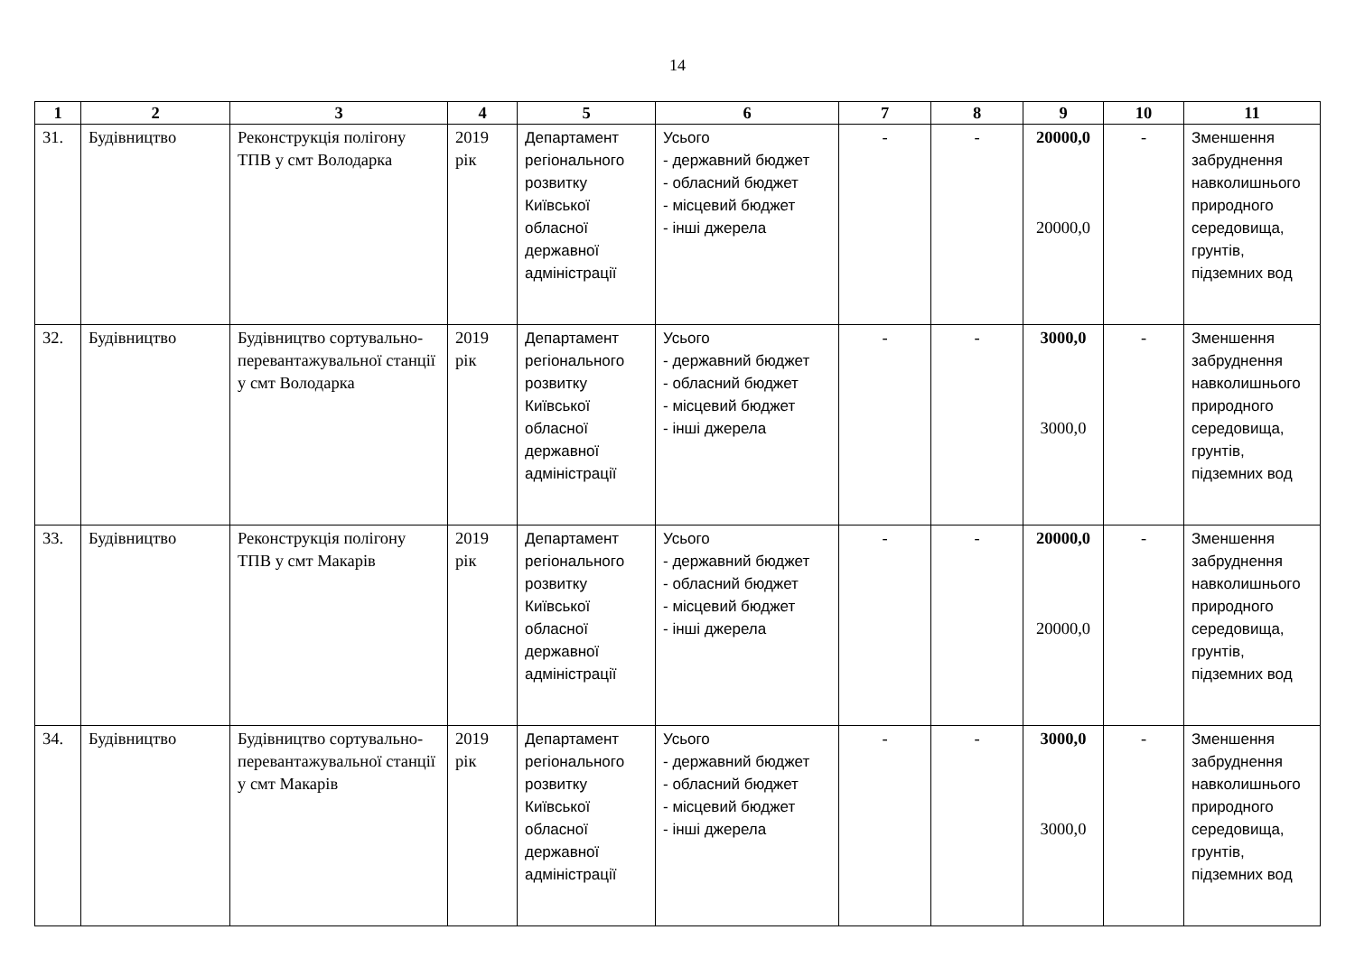14
| 1 | 2 | 3 | 4 | 5 | 6 | 7 | 8 | 9 | 10 | 11 |
| --- | --- | --- | --- | --- | --- | --- | --- | --- | --- | --- |
| 31. | Будівництво | Реконструкція полігону ТПВ у смт Володарка | 2019 рік | Департамент регіонального розвитку Київської обласної державної адміністрації | Усього - державний бюджет - обласний бюджет - місцевий бюджет - інші джерела | - | - | 20000,0 20000,0 | - | Зменшення забруднення навколишнього природного середовища, грунтів, підземних вод |
| 32. | Будівництво | Будівництво сортувально-перевантажувальної станції у смт Володарка | 2019 рік | Департамент регіонального розвитку Київської обласної державної адміністрації | Усього - державний бюджет - обласний бюджет - місцевий бюджет - інші джерела | - | - | 3000,0 3000,0 | - | Зменшення забруднення навколишнього природного середовища, грунтів, підземних вод |
| 33. | Будівництво | Реконструкція полігону ТПВ у смт Макарів | 2019 рік | Департамент регіонального розвитку Київської обласної державної адміністрації | Усього - державний бюджет - обласний бюджет - місцевий бюджет - інші джерела | - | - | 20000,0 20000,0 | - | Зменшення забруднення навколишнього природного середовища, грунтів, підземних вод |
| 34. | Будівництво | Будівництво сортувально-перевантажувальної станції у смт Макарів | 2019 рік | Департамент регіонального розвитку Київської обласної державної адміністрації | Усього - державний бюджет - обласний бюджет - місцевий бюджет - інші джерела | - | - | 3000,0 3000,0 | - | Зменшення забруднення навколишнього природного середовища, грунтів, підземних вод |